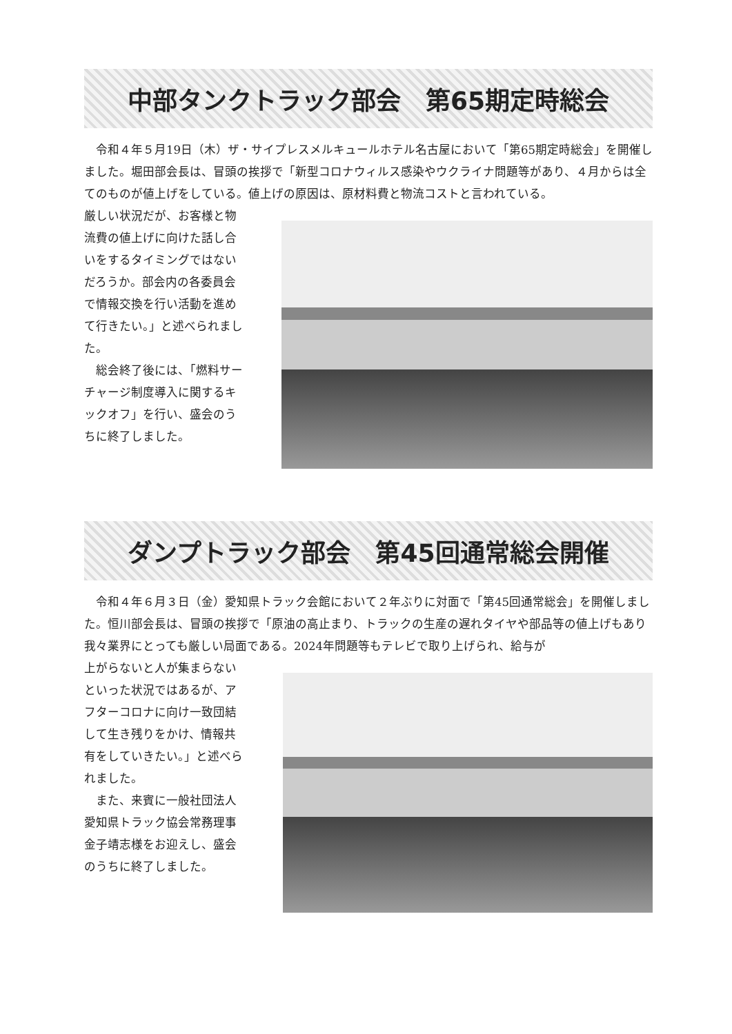中部タンクトラック部会　第65期定時総会
　令和４年５月19日（木）ザ・サイプレスメルキュールホテル名古屋において「第65期定時総会」を開催しました。堀田部会長は、冒頭の挨拶で「新型コロナウィルス感染やウクライナ問題等があり、４月からは全てのものが値上げをしている。値上げの原因は、原材料費と物流コストと言われている。
厳しい状況だが、お客様と物流費の値上げに向けた話し合いをするタイミングではないだろうか。部会内の各委員会で情報交換を行い活動を進めて行きたい。」と述べられました。
　総会終了後には、「燃料サーチャージ制度導入に関するキックオフ」を行い、盛会のうちに終了しました。
ダンプトラック部会　第45回通常総会開催
　令和４年６月３日（金）愛知県トラック会館において２年ぶりに対面で「第45回通常総会」を開催しました。恒川部会長は、冒頭の挨拶で「原油の高止まり、トラックの生産の遅れタイヤや部品等の値上げもあり我々業界にとっても厳しい局面である。2024年問題等もテレビで取り上げられ、給与が
上がらないと人が集まらないといった状況ではあるが、アフターコロナに向け一致団結して生き残りをかけ、情報共有をしていきたい。」と述べられました。
　また、来賓に一般社団法人愛知県トラック協会常務理事金子靖志様をお迎えし、盛会のうちに終了しました。